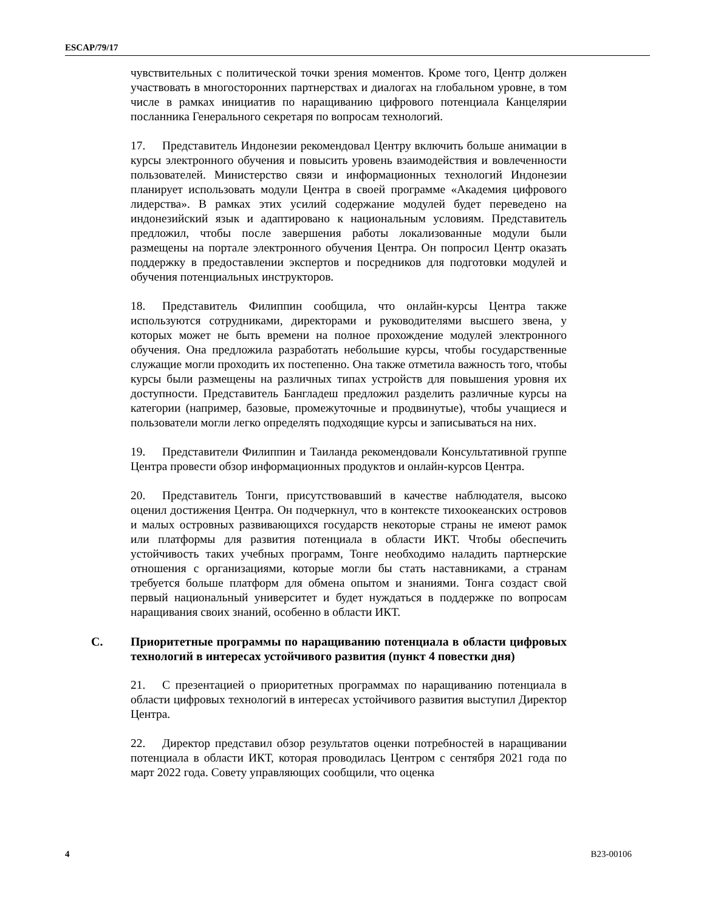ESCAP/79/17
чувствительных с политической точки зрения моментов. Кроме того, Центр должен участвовать в многосторонних партнерствах и диалогах на глобальном уровне, в том числе в рамках инициатив по наращиванию цифрового потенциала Канцелярии посланника Генерального секретаря по вопросам технологий.
17. Представитель Индонезии рекомендовал Центру включить больше анимации в курсы электронного обучения и повысить уровень взаимодействия и вовлеченности пользователей. Министерство связи и информационных технологий Индонезии планирует использовать модули Центра в своей программе «Академия цифрового лидерства». В рамках этих усилий содержание модулей будет переведено на индонезийский язык и адаптировано к национальным условиям. Представитель предложил, чтобы после завершения работы локализованные модули были размещены на портале электронного обучения Центра. Он попросил Центр оказать поддержку в предоставлении экспертов и посредников для подготовки модулей и обучения потенциальных инструкторов.
18. Представитель Филиппин сообщила, что онлайн-курсы Центра также используются сотрудниками, директорами и руководителями высшего звена, у которых может не быть времени на полное прохождение модулей электронного обучения. Она предложила разработать небольшие курсы, чтобы государственные служащие могли проходить их постепенно. Она также отметила важность того, чтобы курсы были размещены на различных типах устройств для повышения уровня их доступности. Представитель Бангладеш предложил разделить различные курсы на категории (например, базовые, промежуточные и продвинутые), чтобы учащиеся и пользователи могли легко определять подходящие курсы и записываться на них.
19. Представители Филиппин и Таиланда рекомендовали Консультативной группе Центра провести обзор информационных продуктов и онлайн-курсов Центра.
20. Представитель Тонги, присутствовавший в качестве наблюдателя, высоко оценил достижения Центра. Он подчеркнул, что в контексте тихоокеанских островов и малых островных развивающихся государств некоторые страны не имеют рамок или платформы для развития потенциала в области ИКТ. Чтобы обеспечить устойчивость таких учебных программ, Тонге необходимо наладить партнерские отношения с организациями, которые могли бы стать наставниками, а странам требуется больше платформ для обмена опытом и знаниями. Тонга создаст свой первый национальный университет и будет нуждаться в поддержке по вопросам наращивания своих знаний, особенно в области ИКТ.
C. Приоритетные программы по наращиванию потенциала в области цифровых технологий в интересах устойчивого развития (пункт 4 повестки дня)
21. С презентацией о приоритетных программах по наращиванию потенциала в области цифровых технологий в интересах устойчивого развития выступил Директор Центра.
22. Директор представил обзор результатов оценки потребностей в наращивании потенциала в области ИКТ, которая проводилась Центром с сентября 2021 года по март 2022 года. Совету управляющих сообщили, что оценка
4 B23-00106